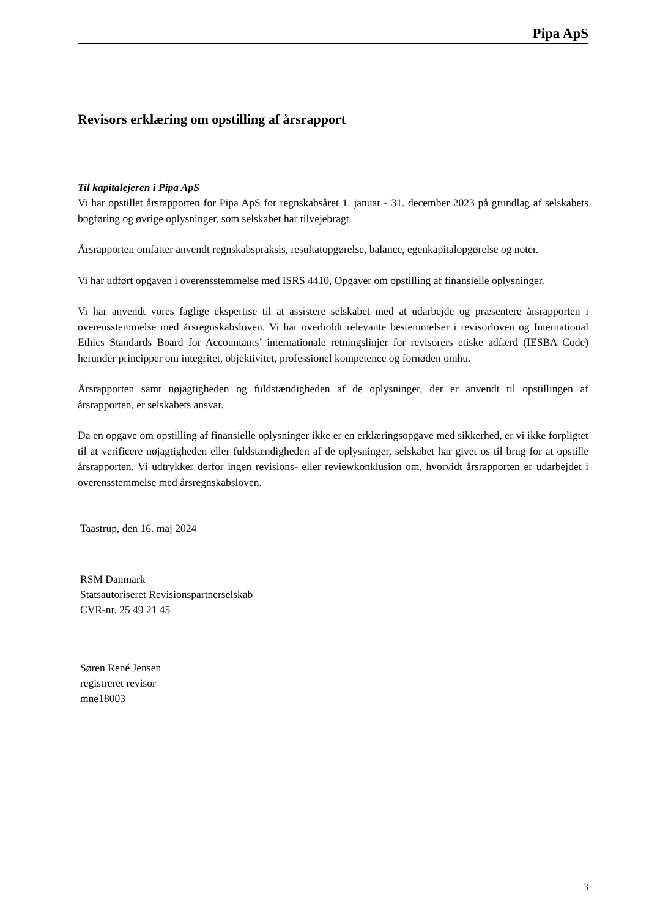Pipa ApS
Revisors erklæring om opstilling af årsrapport
Til kapitalejeren i Pipa ApS
Vi har opstillet årsrapporten for Pipa ApS for regnskabsåret 1. januar - 31. december 2023 på grundlag af selskabets bogføring og øvrige oplysninger, som selskabet har tilvejebragt.
Årsrapporten omfatter anvendt regnskabspraksis, resultatopgørelse, balance, egenkapitalopgørelse og noter.
Vi har udført opgaven i overensstemmelse med ISRS 4410, Opgaver om opstilling af finansielle oplysninger.
Vi har anvendt vores faglige ekspertise til at assistere selskabet med at udarbejde og præsentere årsrapporten i overensstemmelse med årsregnskabsloven. Vi har overholdt relevante bestemmelser i revisorloven og International Ethics Standards Board for Accountants’ internationale retningslinjer for revisorers etiske adfærd (IESBA Code) herunder principper om integritet, objektivitet, professionel kompetence og fornøden omhu.
Årsrapporten samt nøjagtigheden og fuldstændigheden af de oplysninger, der er anvendt til opstillingen af årsrapporten, er selskabets ansvar.
Da en opgave om opstilling af finansielle oplysninger ikke er en erklæringsopgave med sikkerhed, er vi ikke forpligtet til at verificere nøjagtigheden eller fuldstændigheden af de oplysninger, selskabet har givet os til brug for at opstille årsrapporten. Vi udtrykker derfor ingen revisions- eller reviewkonklusion om, hvorvidt årsrapporten er udarbejdet i overensstemmelse med årsregnskabsloven.
Taastrup, den 16. maj 2024
RSM Danmark
Statsautoriseret Revisionspartnerselskab
CVR-nr. 25 49 21 45
Søren René Jensen
registreret revisor
mne18003
3